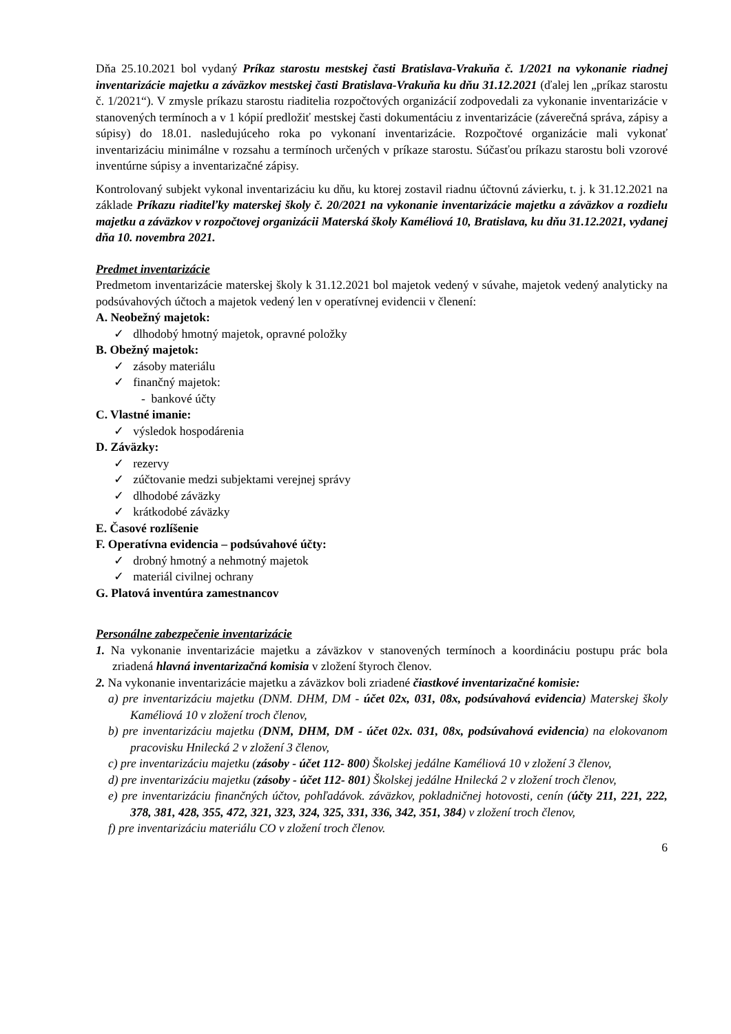Dňa 25.10.2021 bol vydaný Príkaz starostu mestskej časti Bratislava-Vrakuňa č. 1/2021 na vykonanie riadnej inventarizácie majetku a záväzkov mestskej časti Bratislava-Vrakuňa ku dňu 31.12.2021 (ďalej len „príkaz starostu č. 1/2021“). V zmysle príkazu starostu riaditelia rozpočtových organizácií zodpovedali za vykonanie inventarizácie v stanovených termínoch a v 1 kópií predložiť mestskej časti dokumentáciu z inventarizácie (záverečná správa, zápisy a súpisy) do 18.01. nasledujúceho roka po vykonaní inventarizácie. Rozpočtové organizácie mali vykonať inventarizáciu minimálne v rozsahu a termínoch určených v príkaze starostu. Súčasťou príkazu starostu boli vzorové inventúrne súpisy a inventarizačné zápisy.
Kontrolovaný subjekt vykonal inventarizáciu ku dňu, ku ktorej zostavil riadnu účtovnú závierku, t. j. k 31.12.2021 na základe Príkazu riaditeľky materskej školy č. 20/2021 na vykonanie inventarizácie majetku a záväzkov a rozdielu majetku a záväzkov v rozpočtovej organizácii Materská školy Kaméliová 10, Bratislava, ku dňu 31.12.2021, vydanej dňa 10. novembra 2021.
Predmet inventarizácie
Predmetom inventarizácie materskej školy k 31.12.2021 bol majetok vedený v súvahe, majetok vedený analyticky na podsúvahových účtoch a majetok vedený len v operatívnej evidencii v členení:
A. Neobežný majetok:
✓ dlhodobý hmotný majetok, opravné položky
B. Obežný majetok:
✓ zásoby materiálu
✓ finančný majetok:
- bankové účty
C. Vlastné imanie:
✓ výsledok hospodárenia
D. Záväzky:
✓ rezervy
✓ zúčtovanie medzi subjektami verejnej správy
✓ dlhodobé záväzky
✓ krátkodobé záväzky
E. Časové rozlíšenie
F. Operatívna evidencia – podsúvahové účty:
✓ drobný hmotný a nehmotný majetok
✓ materiál civilnej ochrany
G. Platová inventúra zamestnancov
Personálne zabezpečenie inventarizácie
1. Na vykonanie inventarizácie majetku a záväzkov v stanovených termínoch a koordináciu postupu prác bola zriadená hlavná inventarizačná komisia v zložení štyroch členov.
2. Na vykonanie inventarizácie majetku a záväzkov boli zriadené čiastkové inventarizačné komisie:
a) pre inventarizáciu majetku (DNM. DHM, DM - účet 02x, 031, 08x, podsúvahová evidencia) Materskej školy Kaméliová 10 v zložení troch členov,
b) pre inventarizáciu majetku (DNM, DHM, DM - účet 02x. 031, 08x, podsúvahová evidencia) na elokovanom pracovisku Hnilecká 2 v zložení 3 členov,
c) pre inventarizáciu majetku (zásoby - účet 112- 800) Školskej jedálne Kaméliová 10 v zložení 3 členov,
d) pre inventarizáciu majetku (zásoby - účet 112- 801) Školskej jedálne Hnilecká 2 v zložení troch členov,
e) pre inventarizáciu finančných účtov, pohľadávok. záväzkov, pokladničnej hotovosti, cenín (účty 211, 221, 222, 378, 381, 428, 355, 472, 321, 323, 324, 325, 331, 336, 342, 351, 384) v zložení troch členov,
f) pre inventarizáciu materiálu CO v zložení troch členov.
6